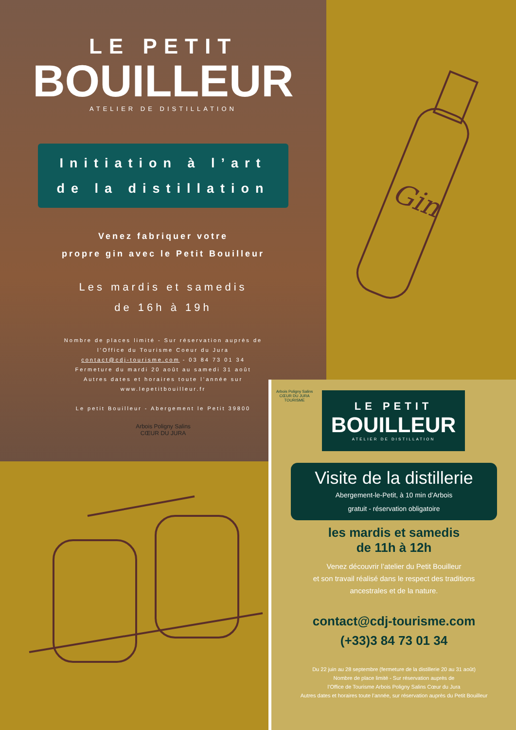LE PETIT
BOUILLEUR
ATELIER DE DISTILLATION
Initiation à l’art
de la distillation
Venez fabriquer votre
propre gin avec le Petit Bouilleur
Les mardis et samedis
de 16h à 19h
Nombre de places limité - Sur réservation auprès de
l’Office du Tourisme Coeur du Jura
contact@cdj-tourisme.com - 03 84 73 01 34
Fermeture du mardi 20 août au samedi 31 août
Autres dates et horaires toute l’année sur
www.lepetitbouilleur.fr
Le petit Bouilleur - Abergement le Petit 39800
Arbois Poligny Salins
CŒUR DU JURA
Gin
Arbois Poligny Salins
CŒUR DU JURA
TOURISME
LE PETIT
BOUILLEUR
ATELIER DE DISTILLATION
Visite de la distillerie
Abergement-le-Petit, à 10 min d’Arbois
gratuit - réservation obligatoire
les mardis et samedis
de 11h à 12h
Venez découvrir l’atelier du Petit Bouilleur
et son travail réalisé dans le respect des traditions
ancestrales et de la nature.
contact@cdj-tourisme.com
(+33)3 84 73 01 34
Du 22 juin au 28 septembre (fermeture de la distillerie 20 au 31 août)
Nombre de place limité - Sur réservation auprès de
l’Office de Tourisme Arbois Poligny Salins Cœur du Jura
Autres dates et horaires toute l’année, sur réservation auprès du Petit Bouilleur